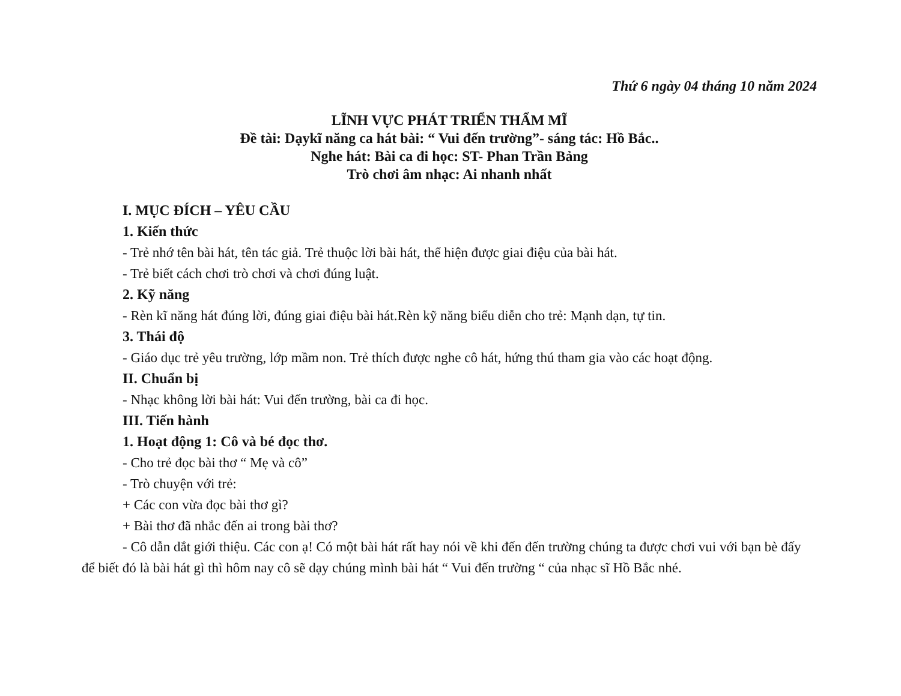Thứ 6 ngày 04 tháng 10 năm 2024
LĨNH VỰC PHÁT TRIỂN THẨM MĨ
Đề tài: Dạykĩ năng ca hát bài: “ Vui đến trường”- sáng tác: Hồ Bắc..
Nghe hát: Bài ca đi học: ST- Phan Trần Bảng
Trò chơi âm nhạc: Ai nhanh nhất
I. MỤC ĐÍCH – YÊU CẦU
1. Kiến thức
- Trẻ nhớ tên bài hát, tên tác giả. Trẻ thuộc lời bài hát, thể hiện được giai điệu của bài hát.
- Trẻ biết cách chơi trò chơi và chơi đúng luật.
2. Kỹ năng
- Rèn kĩ năng hát đúng lời, đúng giai điệu bài hát.Rèn kỹ năng biểu diễn cho trẻ: Mạnh dạn, tự tin.
3. Thái độ
- Giáo dục trẻ yêu trường, lớp mầm non. Trẻ thích được nghe cô hát, hứng thú tham gia vào các hoạt động.
II. Chuẩn bị
- Nhạc không lời bài hát: Vui đến trường, bài ca đi học.
III. Tiến hành
1. Hoạt động 1: Cô và bé đọc thơ.
- Cho trẻ đọc bài thơ “ Mẹ và cô”
- Trò chuyện với trẻ:
+ Các con vừa đọc bài thơ gì?
+ Bài thơ đã nhắc đến ai trong bài thơ?
- Cô dẫn dắt giới thiệu. Các con ạ! Có một bài hát rất hay nói về khi đến đến trường chúng ta được chơi vui với bạn bè đấy để biết đó là bài hát gì thì hôm nay cô sẽ dạy chúng mình bài hát “ Vui đến trường “ của nhạc sĩ Hồ Bắc nhé.